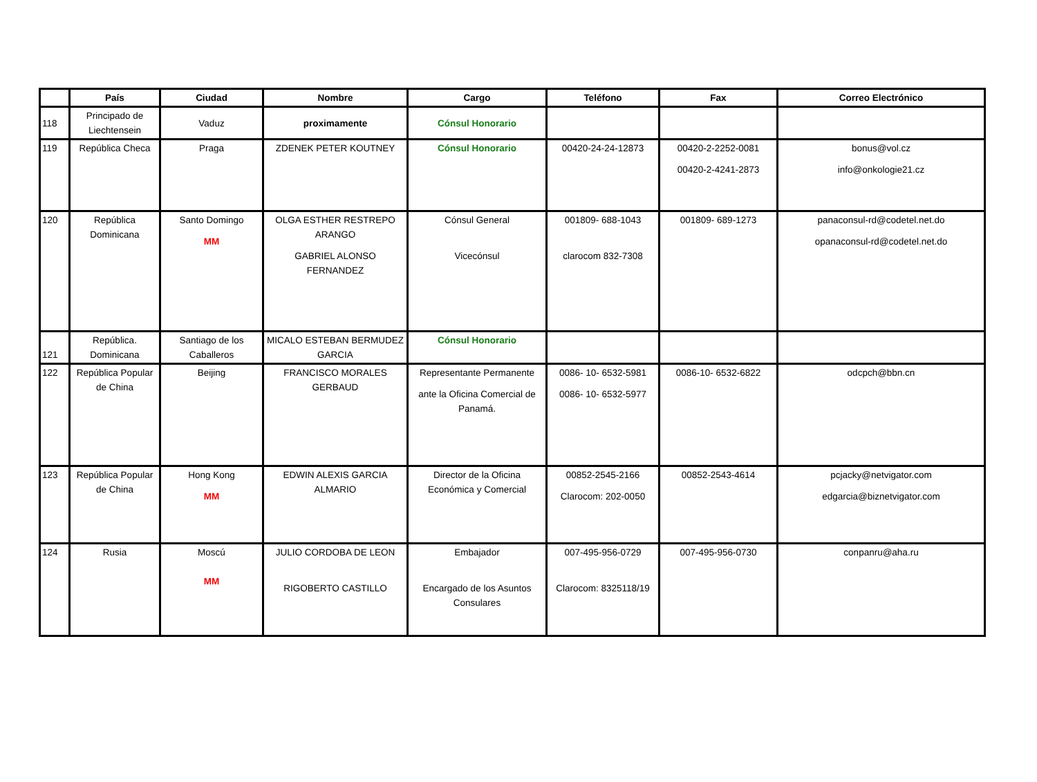| | País | Ciudad | Nombre | Cargo | Teléfono | Fax | Correo Electrónico |
| --- | --- | --- | --- | --- | --- | --- | --- |
| 118 | Principado de Liechtensein | Vaduz | proximamente | Cónsul Honorario | | | |
| 119 | República Checa | Praga | ZDENEK PETER KOUTNEY | Cónsul Honorario | 00420-24-24-12873 | 00420-2-2252-0081 00420-2-4241-2873 | bonus@vol.cz info@onkologie21.cz |
| 120 | República Dominicana | Santo Domingo MM | OLGA ESTHER RESTREPO ARANGO GABRIEL ALONSO FERNANDEZ | Cónsul General Vicecónsul | 001809- 688-1043 clarocom 832-7308 | 001809- 689-1273 | panaconsul-rd@codetel.net.do opanaconsul-rd@codetel.net.do |
| 121 | República. Dominicana | Santiago de los Caballeros | MICALO ESTEBAN BERMUDEZ GARCIA | Cónsul Honorario | | | |
| 122 | República Popular de China | Beijing | FRANCISCO MORALES GERBAUD | Representante Permanente ante la Oficina Comercial de Panamá. | 0086- 10- 6532-5981 0086- 10- 6532-5977 | 0086-10- 6532-6822 | odcpch@bbn.cn |
| 123 | República Popular de China | Hong Kong MM | EDWIN ALEXIS GARCIA ALMARIO | Director de la Oficina Económica y Comercial | 00852-2545-2166 Clarocom: 202-0050 | 00852-2543-4614 | pcjacky@netvigator.com edgarcia@biznetvigator.com |
| 124 | Rusia | Moscú MM | JULIO CORDOBA DE LEON RIGOBERTO CASTILLO | Embajador Encargado de los Asuntos Consulares | 007-495-956-0729 Clarocom: 8325118/19 | 007-495-956-0730 | conpanru@aha.ru |